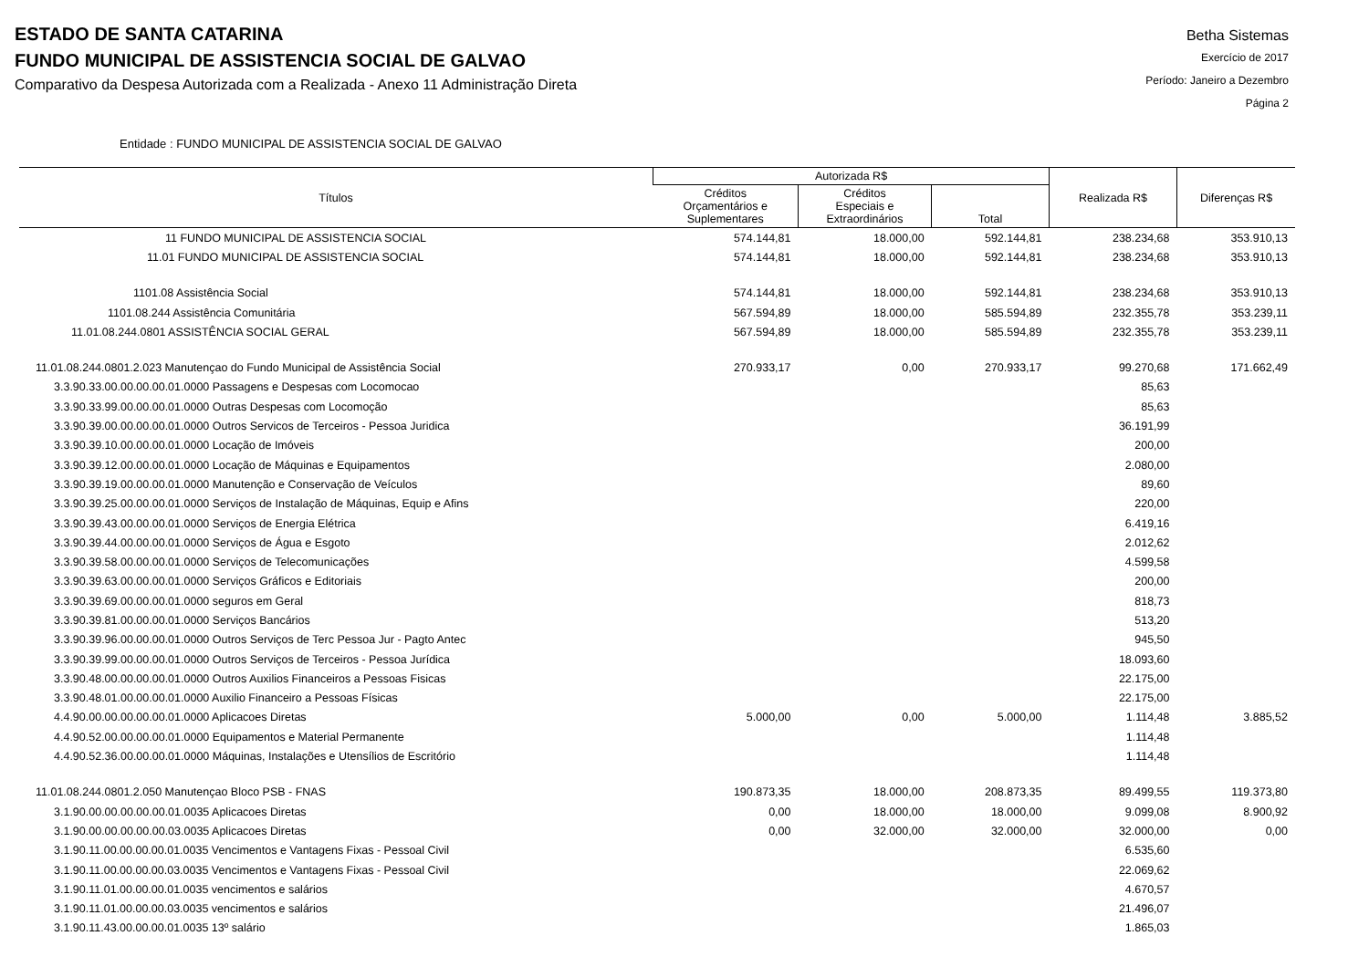ESTADO DE SANTA CATARINA
FUNDO MUNICIPAL DE ASSISTENCIA SOCIAL DE GALVAO
Comparativo da Despesa Autorizada com a Realizada - Anexo 11 Administração Direta
Betha Sistemas
Exercício de 2017
Período: Janeiro a Dezembro
Página 2
Entidade : FUNDO MUNICIPAL DE ASSISTENCIA SOCIAL DE GALVAO
| Títulos | Autorizada R$ | | | Realizada R$ | Diferenças R$ |
| --- | --- | --- | --- | --- | --- |
| | Créditos Orçamentários e Suplementares | Créditos Especiais e Extraordinários | Total | | |
| 11 FUNDO MUNICIPAL DE ASSISTENCIA SOCIAL | 574.144,81 | 18.000,00 | 592.144,81 | 238.234,68 | 353.910,13 |
| 11.01 FUNDO MUNICIPAL DE ASSISTENCIA SOCIAL | 574.144,81 | 18.000,00 | 592.144,81 | 238.234,68 | 353.910,13 |
| 1101.08 Assistência Social | 574.144,81 | 18.000,00 | 592.144,81 | 238.234,68 | 353.910,13 |
| 1101.08.244 Assistência Comunitária | 567.594,89 | 18.000,00 | 585.594,89 | 232.355,78 | 353.239,11 |
| 11.01.08.244.0801 ASSISTÊNCIA SOCIAL GERAL | 567.594,89 | 18.000,00 | 585.594,89 | 232.355,78 | 353.239,11 |
| 11.01.08.244.0801.2.023 Manutençao do Fundo Municipal de Assistência Social | 270.933,17 | 0,00 | 270.933,17 | 99.270,68 | 171.662,49 |
| 3.3.90.33.00.00.00.00.01.0000 Passagens e Despesas com Locomocao | | | | 85,63 | |
| 3.3.90.33.99.00.00.00.01.0000 Outras Despesas com Locomoção | | | | 85,63 | |
| 3.3.90.39.00.00.00.00.01.0000 Outros Servicos de Terceiros - Pessoa Juridica | | | | 36.191,99 | |
| 3.3.90.39.10.00.00.00.01.0000 Locação de Imóveis | | | | 200,00 | |
| 3.3.90.39.12.00.00.00.01.0000 Locação de Máquinas e Equipamentos | | | | 2.080,00 | |
| 3.3.90.39.19.00.00.00.01.0000 Manutenção e Conservação de Veículos | | | | 89,60 | |
| 3.3.90.39.25.00.00.00.01.0000 Serviços de Instalação de Máquinas, Equip e Afins | | | | 220,00 | |
| 3.3.90.39.43.00.00.00.01.0000 Serviços de Energia Elétrica | | | | 6.419,16 | |
| 3.3.90.39.44.00.00.00.01.0000 Serviços de Água e Esgoto | | | | 2.012,62 | |
| 3.3.90.39.58.00.00.00.01.0000 Serviços de Telecomunicações | | | | 4.599,58 | |
| 3.3.90.39.63.00.00.00.01.0000 Serviços Gráficos e Editoriais | | | | 200,00 | |
| 3.3.90.39.69.00.00.00.01.0000 seguros em Geral | | | | 818,73 | |
| 3.3.90.39.81.00.00.00.01.0000 Serviços Bancários | | | | 513,20 | |
| 3.3.90.39.96.00.00.00.01.0000 Outros Serviços de Terc Pessoa Jur - Pagto Antec | | | | 945,50 | |
| 3.3.90.39.99.00.00.00.01.0000 Outros Serviços de Terceiros - Pessoa Jurídica | | | | 18.093,60 | |
| 3.3.90.48.00.00.00.00.01.0000 Outros Auxilios Financeiros a Pessoas Fisicas | | | | 22.175,00 | |
| 3.3.90.48.01.00.00.00.01.0000 Auxilio Financeiro a Pessoas Físicas | | | | 22.175,00 | |
| 4.4.90.00.00.00.00.00.01.0000 Aplicacoes Diretas | 5.000,00 | 0,00 | 5.000,00 | 1.114,48 | 3.885,52 |
| 4.4.90.52.00.00.00.00.01.0000 Equipamentos e Material Permanente | | | | 1.114,48 | |
| 4.4.90.52.36.00.00.00.01.0000 Máquinas, Instalações e Utensílios de Escritório | | | | 1.114,48 | |
| 11.01.08.244.0801.2.050 Manutençao Bloco PSB - FNAS | 190.873,35 | 18.000,00 | 208.873,35 | 89.499,55 | 119.373,80 |
| 3.1.90.00.00.00.00.00.01.0035 Aplicacoes Diretas | 0,00 | 18.000,00 | 18.000,00 | 9.099,08 | 8.900,92 |
| 3.1.90.00.00.00.00.00.03.0035 Aplicacoes Diretas | 0,00 | 32.000,00 | 32.000,00 | 32.000,00 | 0,00 |
| 3.1.90.11.00.00.00.00.01.0035 Vencimentos e Vantagens Fixas - Pessoal Civil | | | | 6.535,60 | |
| 3.1.90.11.00.00.00.00.03.0035 Vencimentos e Vantagens Fixas - Pessoal Civil | | | | 22.069,62 | |
| 3.1.90.11.01.00.00.00.01.0035 vencimentos e salários | | | | 4.670,57 | |
| 3.1.90.11.01.00.00.00.03.0035 vencimentos e salários | | | | 21.496,07 | |
| 3.1.90.11.43.00.00.00.01.0035 13º salário | | | | 1.865,03 | |